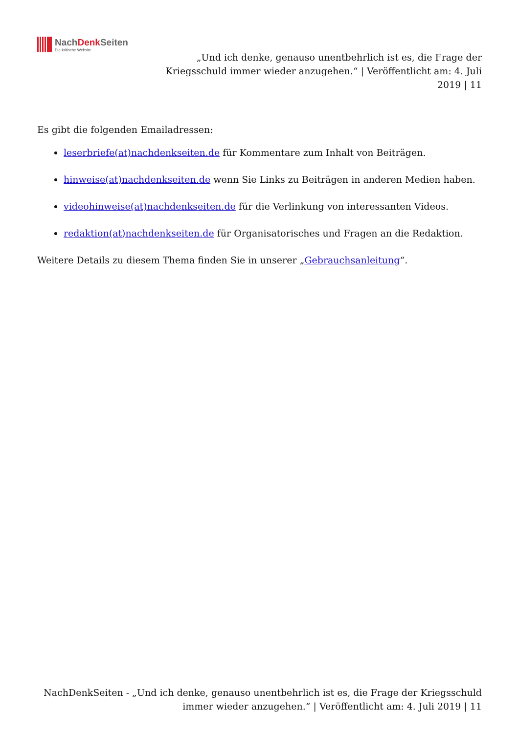NachDenk Seiten
Die kritische Website
„Und ich denke, genauso unentbehrlich ist es, die Frage der Kriegsschuld immer wieder anzugehen.“ | Veröffentlicht am: 4. Juli 2019 | 11
Es gibt die folgenden Emailadressen:
leserbriefe(at)nachdenkseiten.de für Kommentare zum Inhalt von Beiträgen.
hinweise(at)nachdenkseiten.de wenn Sie Links zu Beiträgen in anderen Medien haben.
videohinweise(at)nachdenkseiten.de für die Verlinkung von interessanten Videos.
redaktion(at)nachdenkseiten.de für Organisatorisches und Fragen an die Redaktion.
Weitere Details zu diesem Thema finden Sie in unserer „Gebrauchsanleitung“.
NachDenkSeiten - „Und ich denke, genauso unentbehrlich ist es, die Frage der Kriegsschuld immer wieder anzugehen.“ | Veröffentlicht am: 4. Juli 2019 | 11